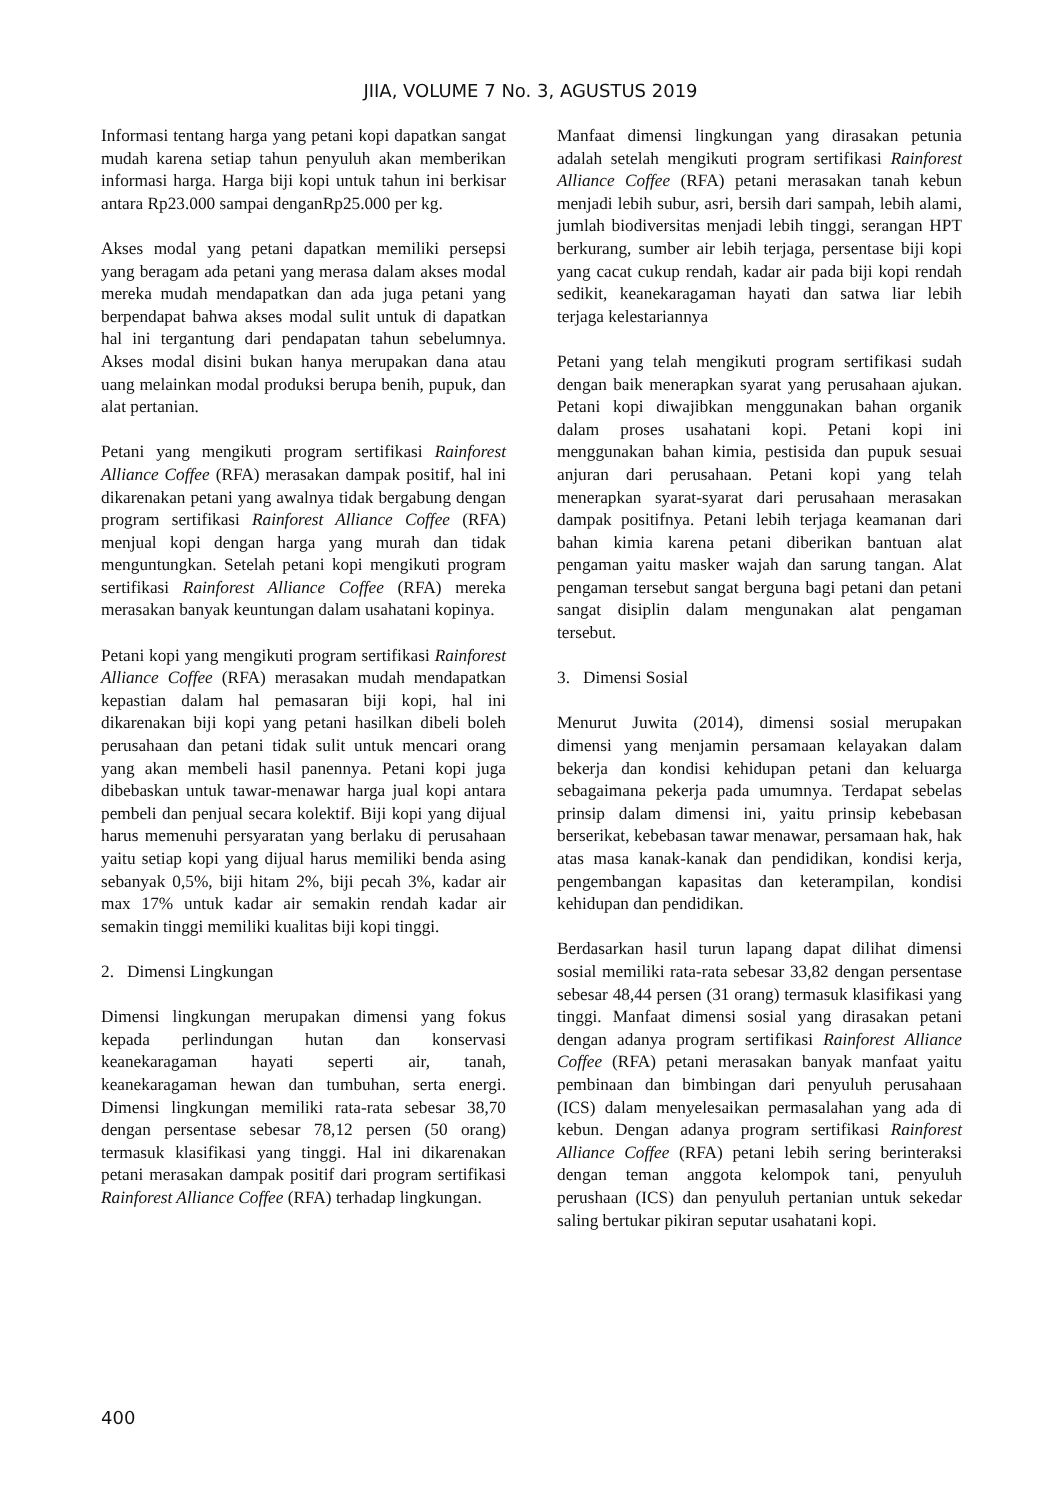JIIA, VOLUME 7 No. 3, AGUSTUS 2019
Informasi tentang harga yang petani kopi dapatkan sangat mudah karena setiap tahun penyuluh akan memberikan informasi harga. Harga biji kopi untuk tahun ini berkisar antara Rp23.000 sampai denganRp25.000 per kg.
Akses modal yang petani dapatkan memiliki persepsi yang beragam ada petani yang merasa dalam akses modal mereka mudah mendapatkan dan ada juga petani yang berpendapat bahwa akses modal sulit untuk di dapatkan hal ini tergantung dari pendapatan tahun sebelumnya. Akses modal disini bukan hanya merupakan dana atau uang melainkan modal produksi berupa benih, pupuk, dan alat pertanian.
Petani yang mengikuti program sertifikasi Rainforest Alliance Coffee (RFA) merasakan dampak positif, hal ini dikarenakan petani yang awalnya tidak bergabung dengan program sertifikasi Rainforest Alliance Coffee (RFA) menjual kopi dengan harga yang murah dan tidak menguntungkan. Setelah petani kopi mengikuti program sertifikasi Rainforest Alliance Coffee (RFA) mereka merasakan banyak keuntungan dalam usahatani kopinya.
Petani kopi yang mengikuti program sertifikasi Rainforest Alliance Coffee (RFA) merasakan mudah mendapatkan kepastian dalam hal pemasaran biji kopi, hal ini dikarenakan biji kopi yang petani hasilkan dibeli boleh perusahaan dan petani tidak sulit untuk mencari orang yang akan membeli hasil panennya. Petani kopi juga dibebaskan untuk tawar-menawar harga jual kopi antara pembeli dan penjual secara kolektif. Biji kopi yang dijual harus memenuhi persyaratan yang berlaku di perusahaan yaitu setiap kopi yang dijual harus memiliki benda asing sebanyak 0,5%, biji hitam 2%, biji pecah 3%, kadar air max 17% untuk kadar air semakin rendah kadar air semakin tinggi memiliki kualitas biji kopi tinggi.
2. Dimensi Lingkungan
Dimensi lingkungan merupakan dimensi yang fokus kepada perlindungan hutan dan konservasi keanekaragaman hayati seperti air, tanah, keanekaragaman hewan dan tumbuhan, serta energi. Dimensi lingkungan memiliki rata-rata sebesar 38,70 dengan persentase sebesar 78,12 persen (50 orang) termasuk klasifikasi yang tinggi. Hal ini dikarenakan petani merasakan dampak positif dari program sertifikasi Rainforest Alliance Coffee (RFA) terhadap lingkungan.
Manfaat dimensi lingkungan yang dirasakan petunia adalah setelah mengikuti program sertifikasi Rainforest Alliance Coffee (RFA) petani merasakan tanah kebun menjadi lebih subur, asri, bersih dari sampah, lebih alami, jumlah biodiversitas menjadi lebih tinggi, serangan HPT berkurang, sumber air lebih terjaga, persentase biji kopi yang cacat cukup rendah, kadar air pada biji kopi rendah sedikit, keanekaragaman hayati dan satwa liar lebih terjaga kelestariannya
Petani yang telah mengikuti program sertifikasi sudah dengan baik menerapkan syarat yang perusahaan ajukan. Petani kopi diwajibkan menggunakan bahan organik dalam proses usahatani kopi. Petani kopi ini menggunakan bahan kimia, pestisida dan pupuk sesuai anjuran dari perusahaan. Petani kopi yang telah menerapkan syarat-syarat dari perusahaan merasakan dampak positifnya. Petani lebih terjaga keamanan dari bahan kimia karena petani diberikan bantuan alat pengaman yaitu masker wajah dan sarung tangan. Alat pengaman tersebut sangat berguna bagi petani dan petani sangat disiplin dalam mengunakan alat pengaman tersebut.
3. Dimensi Sosial
Menurut Juwita (2014), dimensi sosial merupakan dimensi yang menjamin persamaan kelayakan dalam bekerja dan kondisi kehidupan petani dan keluarga sebagaimana pekerja pada umumnya. Terdapat sebelas prinsip dalam dimensi ini, yaitu prinsip kebebasan berserikat, kebebasan tawar menawar, persamaan hak, hak atas masa kanak-kanak dan pendidikan, kondisi kerja, pengembangan kapasitas dan keterampilan, kondisi kehidupan dan pendidikan.
Berdasarkan hasil turun lapang dapat dilihat dimensi sosial memiliki rata-rata sebesar 33,82 dengan persentase sebesar 48,44 persen (31 orang) termasuk klasifikasi yang tinggi. Manfaat dimensi sosial yang dirasakan petani dengan adanya program sertifikasi Rainforest Alliance Coffee (RFA) petani merasakan banyak manfaat yaitu pembinaan dan bimbingan dari penyuluh perusahaan (ICS) dalam menyelesaikan permasalahan yang ada di kebun. Dengan adanya program sertifikasi Rainforest Alliance Coffee (RFA) petani lebih sering berinteraksi dengan teman anggota kelompok tani, penyuluh perushaan (ICS) dan penyuluh pertanian untuk sekedar saling bertukar pikiran seputar usahatani kopi.
400